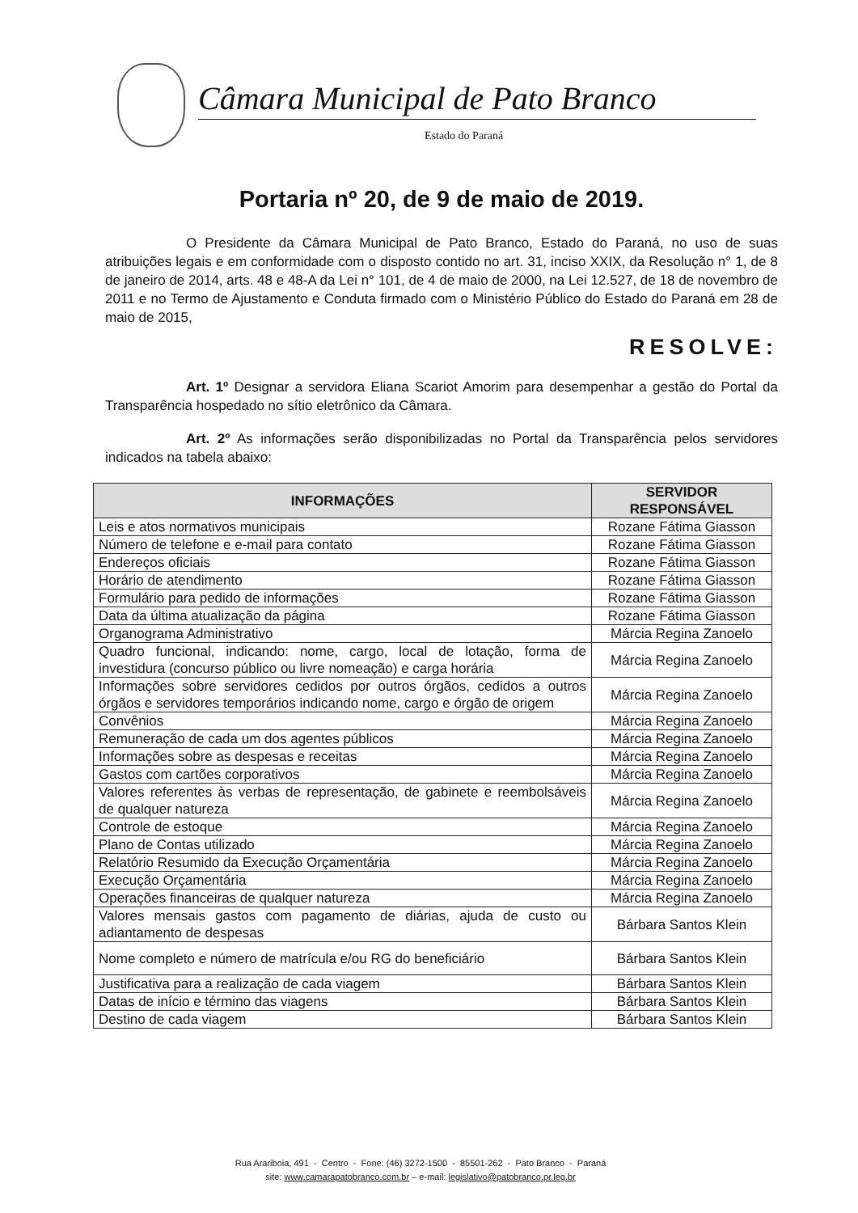Câmara Municipal de Pato Branco
Estado do Paraná
Portaria nº 20, de 9 de maio de 2019.
O Presidente da Câmara Municipal de Pato Branco, Estado do Paraná, no uso de suas atribuições legais e em conformidade com o disposto contido no art. 31, inciso XXIX, da Resolução n° 1, de 8 de janeiro de 2014, arts. 48 e 48-A da Lei n° 101, de 4 de maio de 2000, na Lei 12.527, de 18 de novembro de 2011 e no Termo de Ajustamento e Conduta firmado com o Ministério Público do Estado do Paraná em 28 de maio de 2015,
RESOLVE:
Art. 1º Designar a servidora Eliana Scariot Amorim para desempenhar a gestão do Portal da Transparência hospedado no sítio eletrônico da Câmara.
Art. 2º As informações serão disponibilizadas no Portal da Transparência pelos servidores indicados na tabela abaixo:
| INFORMAÇÕES | SERVIDOR RESPONSÁVEL |
| --- | --- |
| Leis e atos normativos municipais | Rozane Fátima Giasson |
| Número de telefone e e-mail para contato | Rozane Fátima Giasson |
| Endereços oficiais | Rozane Fátima Giasson |
| Horário de atendimento | Rozane Fátima Giasson |
| Formulário para pedido de informações | Rozane Fátima Giasson |
| Data da última atualização da página | Rozane Fátima Giasson |
| Organograma Administrativo | Márcia Regina Zanoelo |
| Quadro funcional, indicando: nome, cargo, local de lotação, forma de investidura (concurso público ou livre nomeação) e carga horária | Márcia Regina Zanoelo |
| Informações sobre servidores cedidos por outros órgãos, cedidos a outros órgãos e servidores temporários indicando nome, cargo e órgão de origem | Márcia Regina Zanoelo |
| Convênios | Márcia Regina Zanoelo |
| Remuneração de cada um dos agentes públicos | Márcia Regina Zanoelo |
| Informações sobre as despesas e receitas | Márcia Regina Zanoelo |
| Gastos com cartões corporativos | Márcia Regina Zanoelo |
| Valores referentes às verbas de representação, de gabinete e reembolsáveis de qualquer natureza | Márcia Regina Zanoelo |
| Controle de estoque | Márcia Regina Zanoelo |
| Plano de Contas utilizado | Márcia Regina Zanoelo |
| Relatório Resumido da Execução Orçamentária | Márcia Regina Zanoelo |
| Execução Orçamentária | Márcia Regina Zanoelo |
| Operações financeiras de qualquer natureza | Márcia Regina Zanoelo |
| Valores mensais gastos com pagamento de diárias, ajuda de custo ou adiantamento de despesas | Bárbara Santos Klein |
| Nome completo e número de matrícula e/ou RG do beneficiário | Bárbara Santos Klein |
| Justificativa para a realização de cada viagem | Bárbara Santos Klein |
| Datas de início e término das viagens | Bárbara Santos Klein |
| Destino de cada viagem | Bárbara Santos Klein |
Rua Arariboia, 491 - Centro - Fone: (46) 3272-1500 - 85501-262 - Pato Branco - Paraná
site: www.camarapatobranco.com.br – e-mail: legislativo@patobranco.pr.leg.br